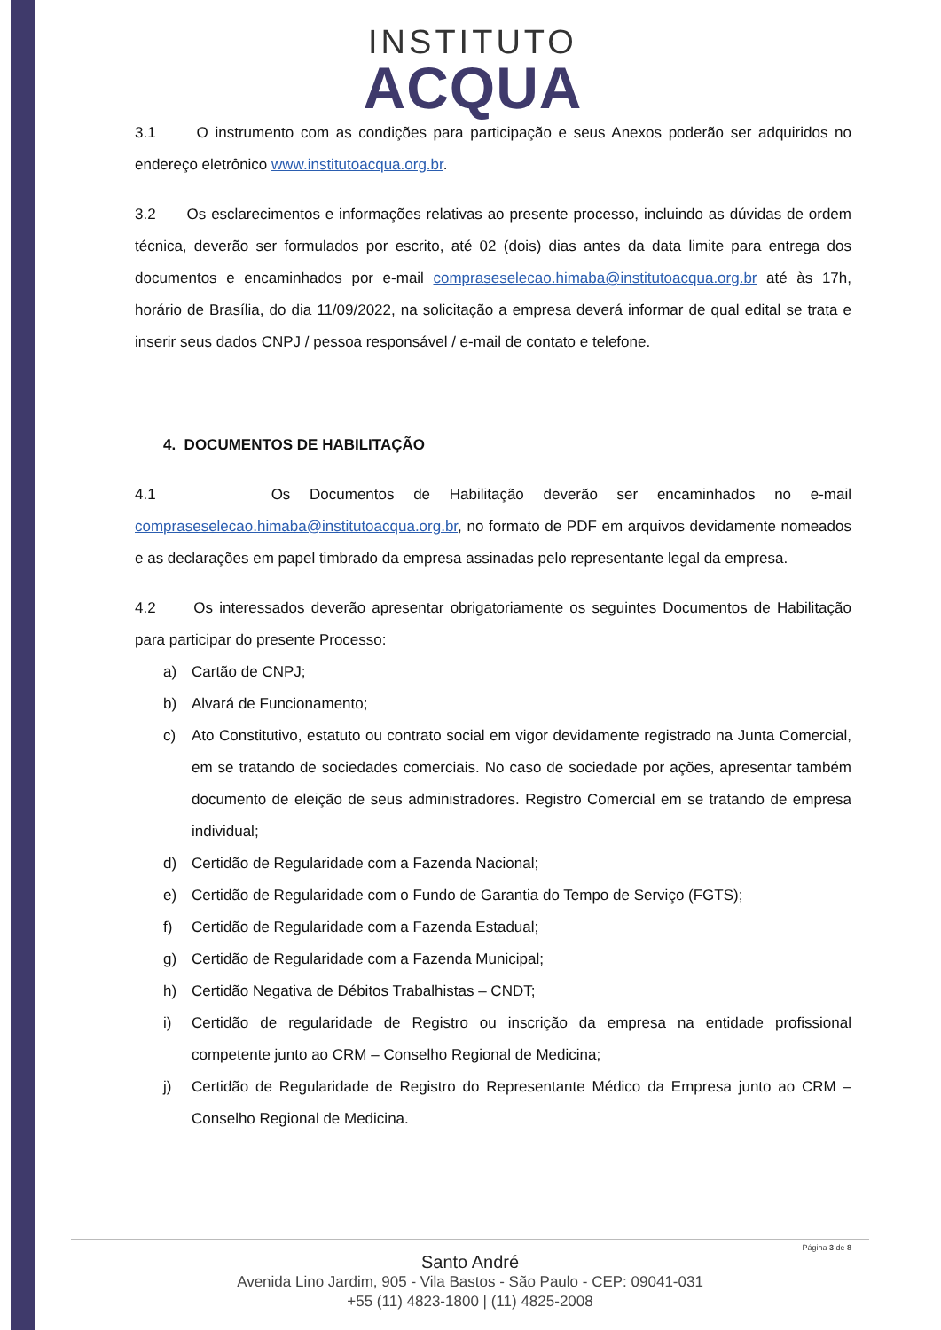INSTITUTO
ACQUA
3.1 O instrumento com as condições para participação e seus Anexos poderão ser adquiridos no endereço eletrônico www.institutoacqua.org.br.
3.2 Os esclarecimentos e informações relativas ao presente processo, incluindo as dúvidas de ordem técnica, deverão ser formulados por escrito, até 02 (dois) dias antes da data limite para entrega dos documentos e encaminhados por e-mail compraseselecao.himaba@institutoacqua.org.br até às 17h, horário de Brasília, do dia 11/09/2022, na solicitação a empresa deverá informar de qual edital se trata e inserir seus dados CNPJ / pessoa responsável / e-mail de contato e telefone.
4. DOCUMENTOS DE HABILITAÇÃO
4.1 Os Documentos de Habilitação deverão ser encaminhados no e-mail compraseselecao.himaba@institutoacqua.org.br, no formato de PDF em arquivos devidamente nomeados e as declarações em papel timbrado da empresa assinadas pelo representante legal da empresa.
4.2 Os interessados deverão apresentar obrigatoriamente os seguintes Documentos de Habilitação para participar do presente Processo:
a) Cartão de CNPJ;
b) Alvará de Funcionamento;
c) Ato Constitutivo, estatuto ou contrato social em vigor devidamente registrado na Junta Comercial, em se tratando de sociedades comerciais. No caso de sociedade por ações, apresentar também documento de eleição de seus administradores. Registro Comercial em se tratando de empresa individual;
d) Certidão de Regularidade com a Fazenda Nacional;
e) Certidão de Regularidade com o Fundo de Garantia do Tempo de Serviço (FGTS);
f) Certidão de Regularidade com a Fazenda Estadual;
g) Certidão de Regularidade com a Fazenda Municipal;
h) Certidão Negativa de Débitos Trabalhistas – CNDT;
i) Certidão de regularidade de Registro ou inscrição da empresa na entidade profissional competente junto ao CRM – Conselho Regional de Medicina;
j) Certidão de Regularidade de Registro do Representante Médico da Empresa junto ao CRM – Conselho Regional de Medicina.
Página 3 de 8
Santo André
Avenida Lino Jardim, 905 - Vila Bastos - São Paulo - CEP: 09041-031
+55 (11) 4823-1800 | (11) 4825-2008